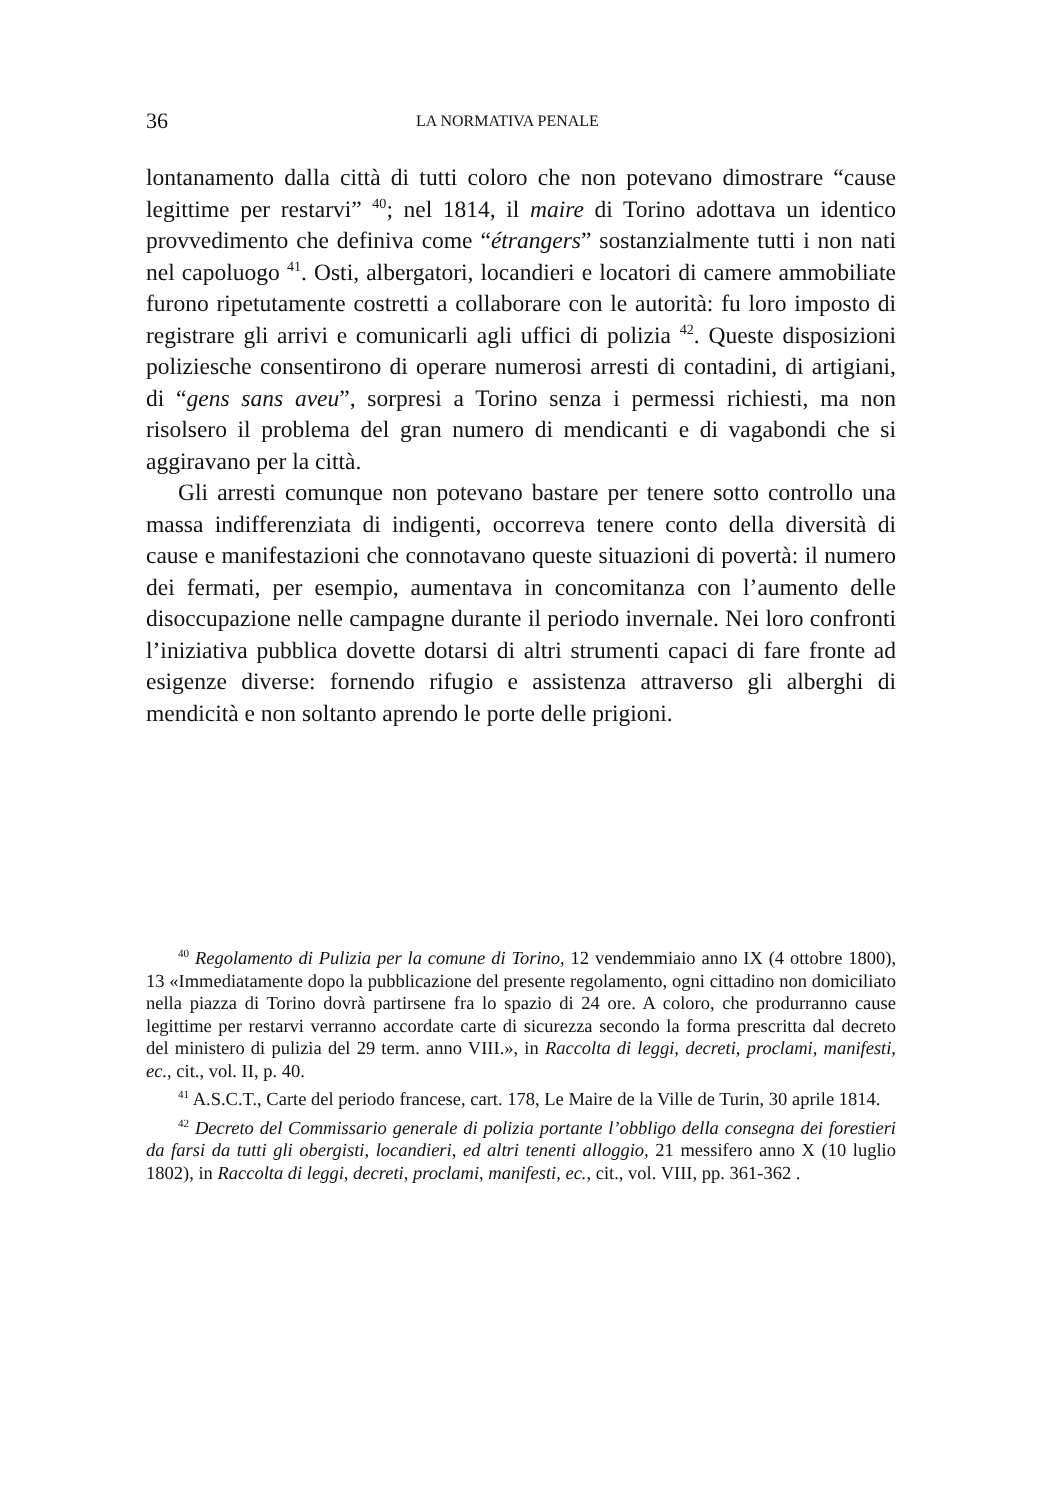36 LA NORMATIVA PENALE
lontanamento dalla città di tutti coloro che non potevano dimostrare “cause legittime per restarvi” <sup>40</sup>; nel 1814, il maire di Torino adottava un identico provvedimento che definiva come “étrangers” sostanzialmente tutti i non nati nel capoluogo <sup>41</sup>. Osti, albergatori, locandieri e locatori di camere ammobiliate furono ripetutamente costretti a collaborare con le autorità: fu loro imposto di registrare gli arrivi e comunicarli agli uffici di polizia <sup>42</sup>. Queste disposizioni poliziesche consentirono di operare numerosi arresti di contadini, di artigiani, di “gens sans aveu”, sorpresi a Torino senza i permessi richiesti, ma non risolsero il problema del gran numero di mendicanti e di vagabondi che si aggiravano per la città.
Gli arresti comunque non potevano bastare per tenere sotto controllo una massa indifferenziata di indigenti, occorreva tenere conto della diversità di cause e manifestazioni che connotavano queste situazioni di povertà: il numero dei fermati, per esempio, aumentava in concomitanza con l’aumento delle disoccupazione nelle campagne durante il periodo invernale. Nei loro confronti l’iniziativa pubblica dovette dotarsi di altri strumenti capaci di fare fronte ad esigenze diverse: fornendo rifugio e assistenza attraverso gli alberghi di mendicità e non soltanto aprendo le porte delle prigioni.
<sup>40</sup> Regolamento di Pulizia per la comune di Torino, 12 vendemmiaio anno IX (4 ottobre 1800), 13 «Immediatamente dopo la pubblicazione del presente regolamento, ogni cittadino non domiciliato nella piazza di Torino dovrà partirsene fra lo spazio di 24 ore. A coloro, che produrranno cause legittime per restarvi verranno accordate carte di sicurezza secondo la forma prescritta dal decreto del ministero di pulizia del 29 term. anno VIII.», in Raccolta di leggi, decreti, proclami, manifesti, ec., cit., vol. II, p. 40.
<sup>41</sup> A.S.C.T., Carte del periodo francese, cart. 178, Le Maire de la Ville de Turin, 30 aprile 1814.
<sup>42</sup> Decreto del Commissario generale di polizia portante l’obbligo della consegna dei forestieri da farsi da tutti gli obergisti, locandieri, ed altri tenenti alloggio, 21 messifero anno X (10 luglio 1802), in Raccolta di leggi, decreti, proclami, manifesti, ec., cit., vol. VIII, pp. 361-362 .